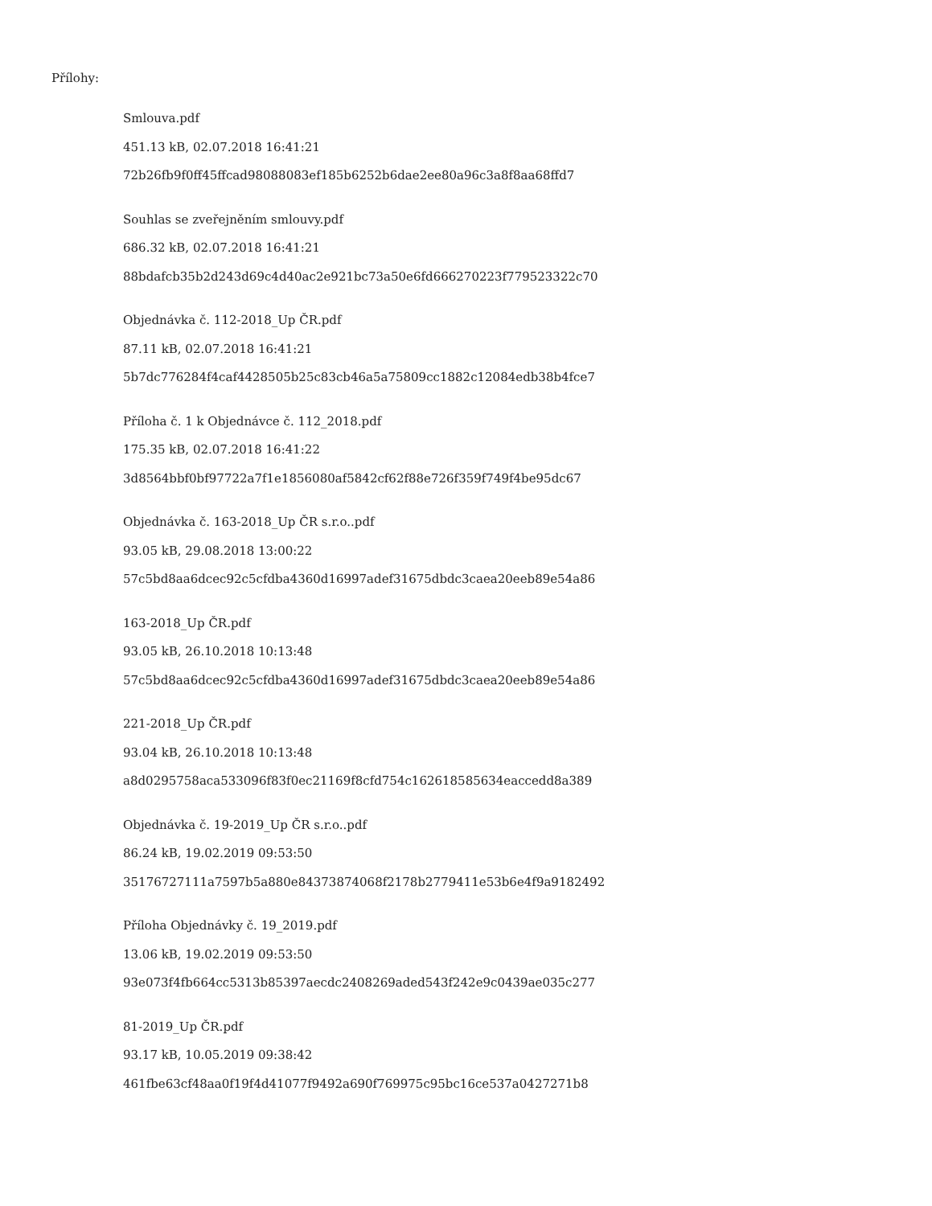Přílohy:
Smlouva.pdf
451.13 kB, 02.07.2018 16:41:21
72b26fb9f0ff45ffcad98088083ef185b6252b6dae2ee80a96c3a8f8aa68ffd7
Souhlas se zveřejněním smlouvy.pdf
686.32 kB, 02.07.2018 16:41:21
88bdafcb35b2d243d69c4d40ac2e921bc73a50e6fd666270223f779523322c70
Objednávka č. 112-2018_Up ČR.pdf
87.11 kB, 02.07.2018 16:41:21
5b7dc776284f4caf4428505b25c83cb46a5a75809cc1882c12084edb38b4fce7
Příloha č. 1 k Objednávce č. 112_2018.pdf
175.35 kB, 02.07.2018 16:41:22
3d8564bbf0bf97722a7f1e1856080af5842cf62f88e726f359f749f4be95dc67
Objednávka č. 163-2018_Up ČR s.r.o..pdf
93.05 kB, 29.08.2018 13:00:22
57c5bd8aa6dcec92c5cfdba4360d16997adef31675dbdc3caea20eeb89e54a86
163-2018_Up ČR.pdf
93.05 kB, 26.10.2018 10:13:48
57c5bd8aa6dcec92c5cfdba4360d16997adef31675dbdc3caea20eeb89e54a86
221-2018_Up ČR.pdf
93.04 kB, 26.10.2018 10:13:48
a8d0295758aca533096f83f0ec21169f8cfd754c162618585634eaccedd8a389
Objednávka č. 19-2019_Up ČR s.r.o..pdf
86.24 kB, 19.02.2019 09:53:50
35176727111a7597b5a880e84373874068f2178b2779411e53b6e4f9a9182492
Příloha Objednávky č. 19_2019.pdf
13.06 kB, 19.02.2019 09:53:50
93e073f4fb664cc5313b85397aecdc2408269aded543f242e9c0439ae035c277
81-2019_Up ČR.pdf
93.17 kB, 10.05.2019 09:38:42
461fbe63cf48aa0f19f4d41077f9492a690f769975c95bc16ce537a0427271b8